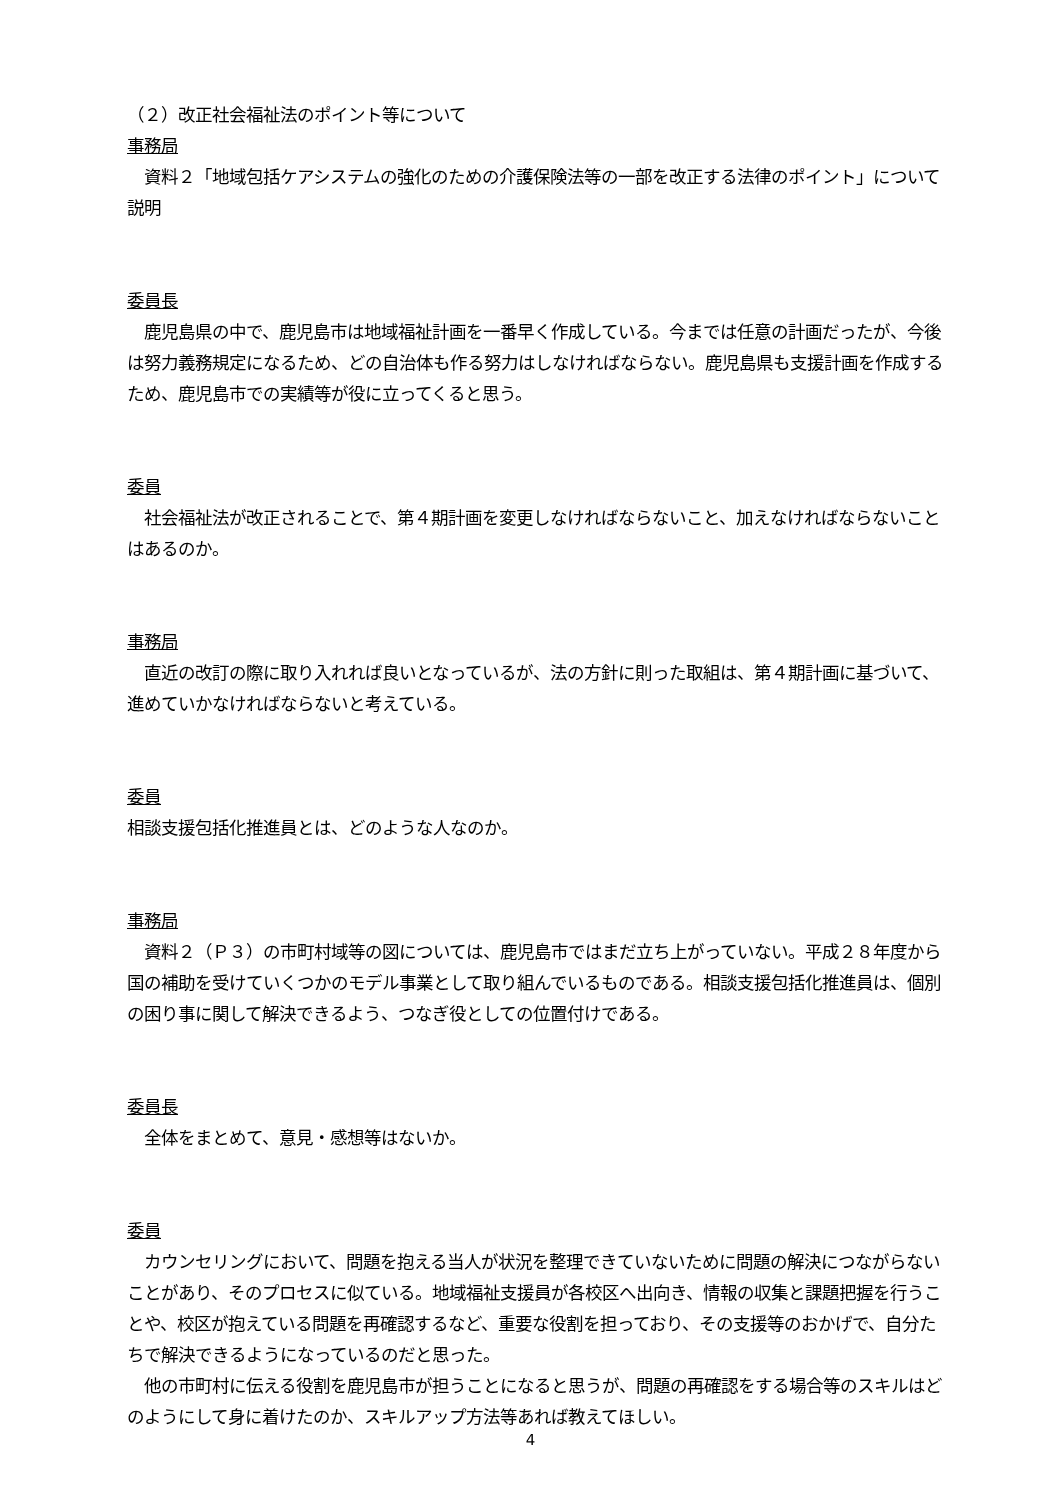（２）改正社会福祉法のポイント等について
事務局
　資料２「地域包括ケアシステムの強化のための介護保険法等の一部を改正する法律のポイント」について説明
委員長
　鹿児島県の中で、鹿児島市は地域福祉計画を一番早く作成している。今までは任意の計画だったが、今後は努力義務規定になるため、どの自治体も作る努力はしなければならない。鹿児島県も支援計画を作成するため、鹿児島市での実績等が役に立ってくると思う。
委員
　社会福祉法が改正されることで、第４期計画を変更しなければならないこと、加えなければならないことはあるのか。
事務局
　直近の改訂の際に取り入れれば良いとなっているが、法の方針に則った取組は、第４期計画に基づいて、進めていかなければならないと考えている。
委員
相談支援包括化推進員とは、どのような人なのか。
事務局
　資料２（Ｐ３）の市町村域等の図については、鹿児島市ではまだ立ち上がっていない。平成２８年度から国の補助を受けていくつかのモデル事業として取り組んでいるものである。相談支援包括化推進員は、個別の困り事に関して解決できるよう、つなぎ役としての位置付けである。
委員長
　全体をまとめて、意見・感想等はないか。
委員
　カウンセリングにおいて、問題を抱える当人が状況を整理できていないために問題の解決につながらないことがあり、そのプロセスに似ている。地域福祉支援員が各校区へ出向き、情報の収集と課題把握を行うことや、校区が抱えている問題を再確認するなど、重要な役割を担っており、その支援等のおかげで、自分たちで解決できるようになっているのだと思った。
　他の市町村に伝える役割を鹿児島市が担うことになると思うが、問題の再確認をする場合等のスキルはどのようにして身に着けたのか、スキルアップ方法等あれば教えてほしい。
4